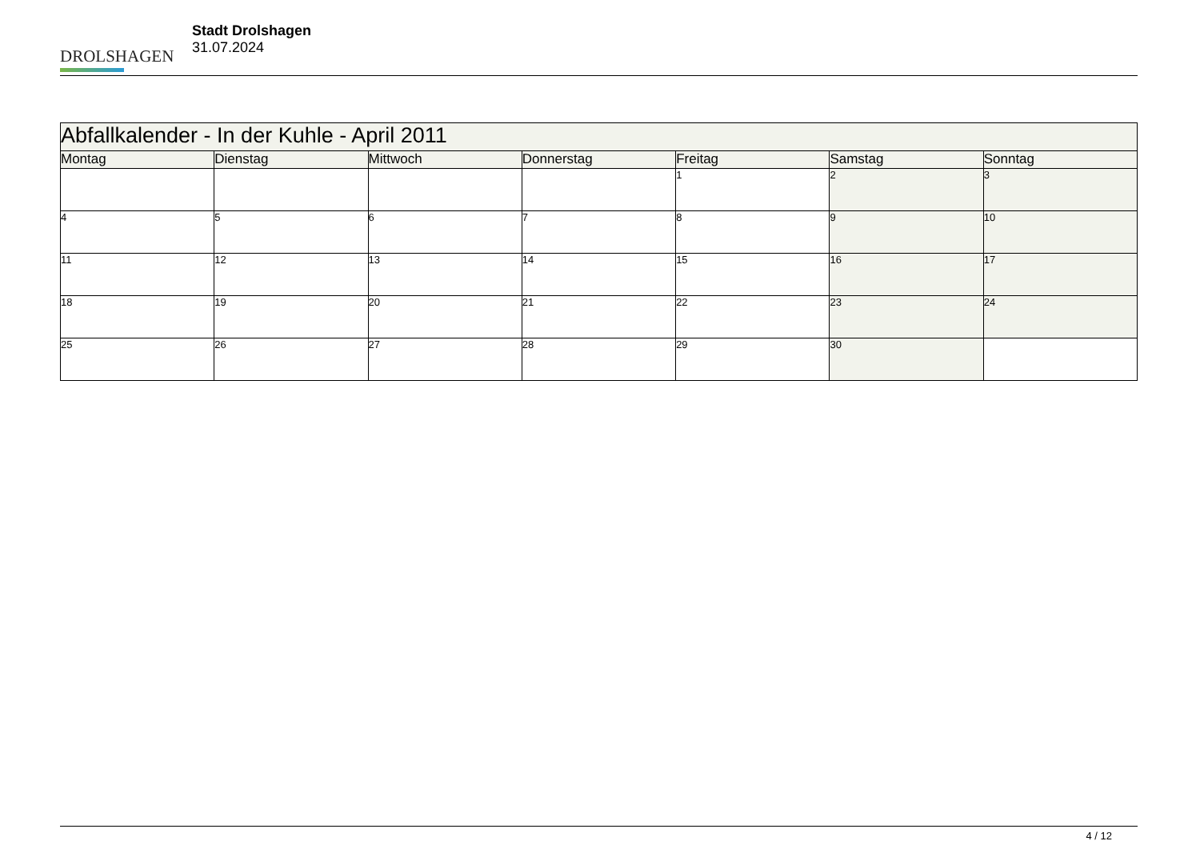DROLSHAGEN
Stadt Drolshagen
31.07.2024
| Abfallkalender - In der Kuhle - April 2011 | | | | | | |
| --- | --- | --- | --- | --- | --- | --- |
| Montag | Dienstag | Mittwoch | Donnerstag | Freitag | Samstag | Sonntag |
| | | | | 1 | 2 | 3 |
| 4 | 5 | 6 | 7 | 8 | 9 | 10 |
| 11 | 12 | 13 | 14 | 15 | 16 | 17 |
| 18 | 19 | 20 | 21 | 22 | 23 | 24 |
| 25 | 26 | 27 | 28 | 29 | 30 | |
4 / 12